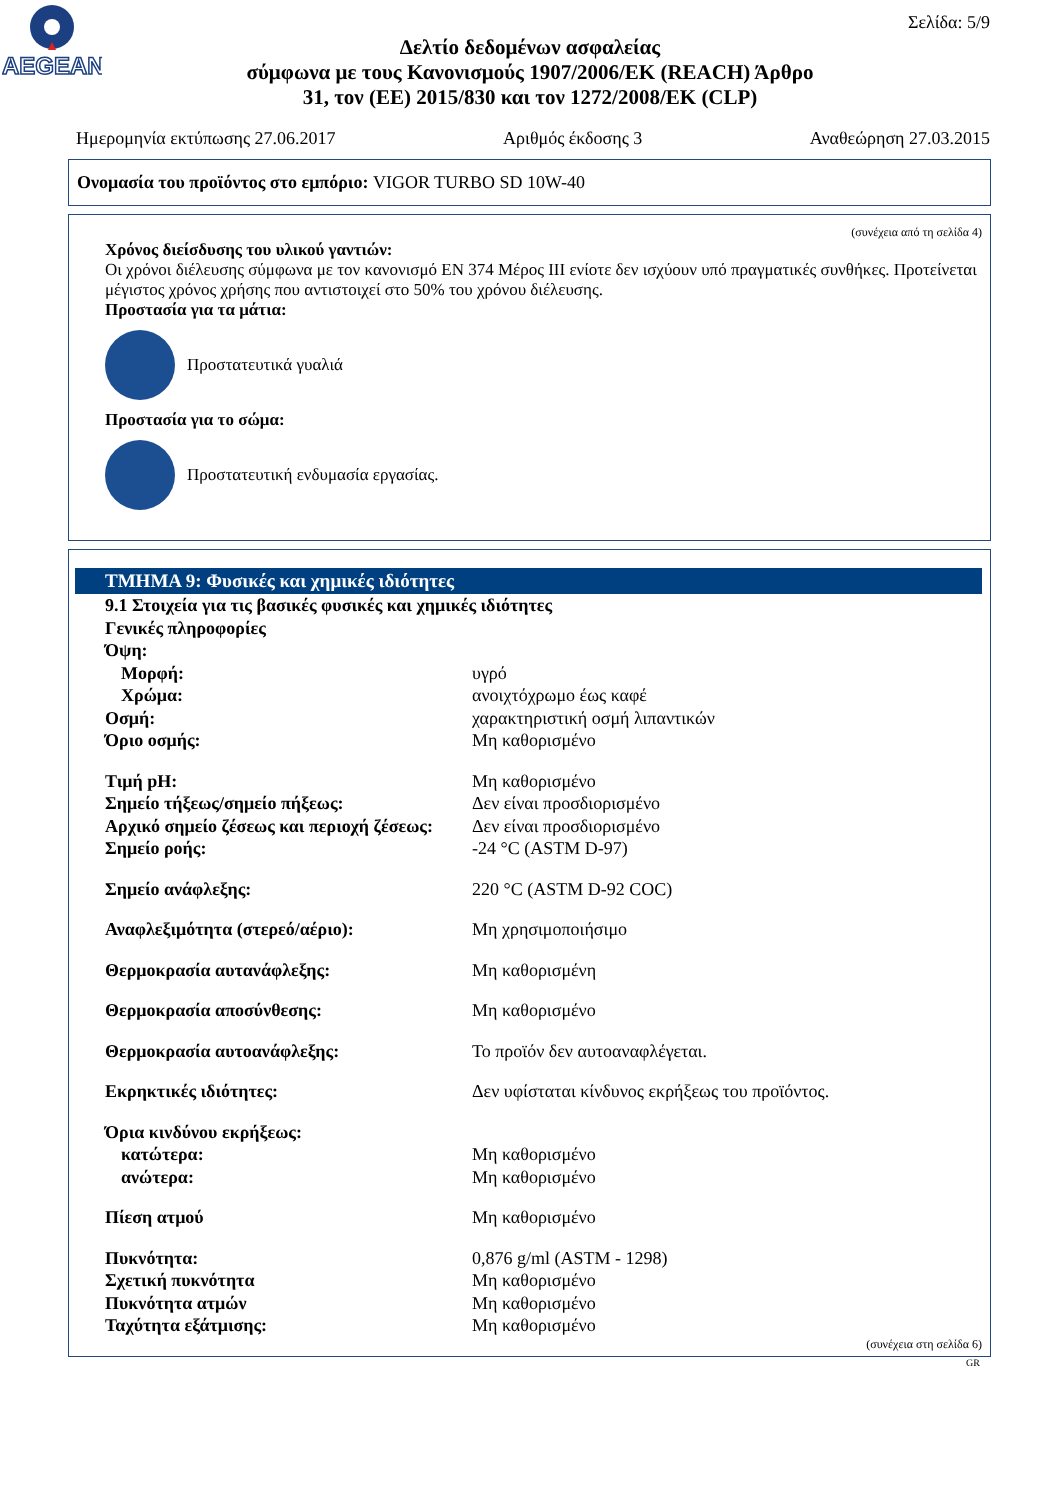AEGEAN
Σελίδα: 5/9
Δελτίο δεδομένων ασφαλείας
σύμφωνα με τους Κανονισμούς 1907/2006/ΕΚ (REACH) Άρθρο
31, τον (ΕΕ) 2015/830 και τον 1272/2008/ΕΚ (CLP)
Ημερομηνία εκτύπωσης 27.06.2017 Αριθμός έκδοσης 3 Αναθεώρηση 27.03.2015
Ονομασία του προϊόντος στο εμπόριο: VIGOR TURBO SD 10W-40
(συνέχεια από τη σελίδα 4)
Χρόνος διείσδυσης του υλικού γαντιών:
Οι χρόνοι διέλευσης σύμφωνα με τον κανονισμό EN 374 Μέρος III ενίοτε δεν ισχύουν υπό πραγματικές συνθήκες. Προτείνεται μέγιστος χρόνος χρήσης που αντιστοιχεί στο 50% του χρόνου διέλευσης.
Προστασία για τα μάτια:
Προστατευτικά γυαλιά
Προστασία για το σώμα:
Προστατευτική ενδυμασία εργασίας.
ΤΜΗΜΑ 9: Φυσικές και χημικές ιδιότητες
9.1 Στοιχεία για τις βασικές φυσικές και χημικές ιδιότητες
Γενικές πληροφορίες
Όψη:
Μορφή: υγρό
Χρώμα: ανοιχτόχρωμο έως καφέ
Οσμή: χαρακτηριστική οσμή λιπαντικών
Όριο οσμής: Μη καθορισμένο
Τιμή pH: Μη καθορισμένο
Σημείο τήξεως/σημείο πήξεως: Δεν είναι προσδιορισμένο
Αρχικό σημείο ζέσεως και περιοχή ζέσεως: Δεν είναι προσδιορισμένο
Σημείο ροής: -24 °C (ASTM D-97)
Σημείο ανάφλεξης: 220 °C (ASTM D-92 COC)
Αναφλεξιμότητα (στερεό/αέριο): Μη χρησιμοποιήσιμο
Θερμοκρασία αυτανάφλεξης: Μη καθορισμένη
Θερμοκρασία αποσύνθεσης: Μη καθορισμένο
Θερμοκρασία αυτοανάφλεξης: Το προϊόν δεν αυτοαναφλέγεται.
Εκρηκτικές ιδιότητες: Δεν υφίσταται κίνδυνος εκρήξεως του προϊόντος.
Όρια κινδύνου εκρήξεως:
κατώτερα: Μη καθορισμένο
ανώτερα: Μη καθορισμένο
Πίεση ατμού Μη καθορισμένο
Πυκνότητα: 0,876 g/ml (ASTM - 1298)
Σχετική πυκνότητα Μη καθορισμένο
Πυκνότητα ατμών Μη καθορισμένο
Ταχύτητα εξάτμισης: Μη καθορισμένο
(συνέχεια στη σελίδα 6)
GR